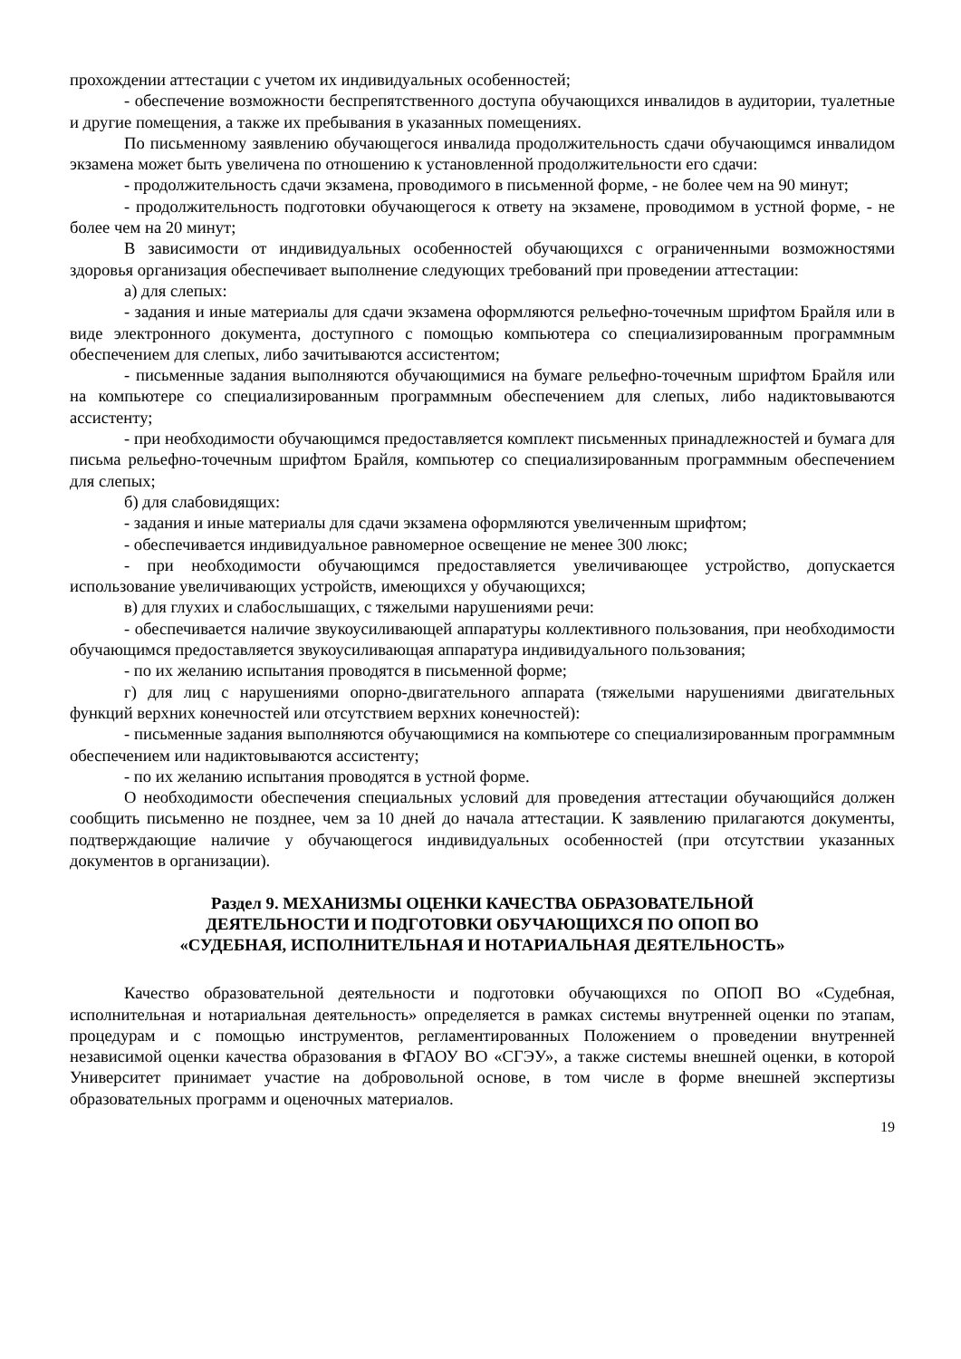прохождении аттестации с учетом их индивидуальных особенностей;
- обеспечение возможности беспрепятственного доступа обучающихся инвалидов в аудитории, туалетные и другие помещения, а также их пребывания в указанных помещениях.
По письменному заявлению обучающегося инвалида продолжительность сдачи обучающимся инвалидом экзамена может быть увеличена по отношению к установленной продолжительности его сдачи:
- продолжительность сдачи экзамена, проводимого в письменной форме, - не более чем на 90 минут;
- продолжительность подготовки обучающегося к ответу на экзамене, проводимом в устной форме, - не более чем на 20 минут;
В зависимости от индивидуальных особенностей обучающихся с ограниченными возможностями здоровья организация обеспечивает выполнение следующих требований при проведении аттестации:
а) для слепых:
- задания и иные материалы для сдачи экзамена оформляются рельефно-точечным шрифтом Брайля или в виде электронного документа, доступного с помощью компьютера со специализированным программным обеспечением для слепых, либо зачитываются ассистентом;
- письменные задания выполняются обучающимися на бумаге рельефно-точечным шрифтом Брайля или на компьютере со специализированным программным обеспечением для слепых, либо надиктовываются ассистенту;
- при необходимости обучающимся предоставляется комплект письменных принадлежностей и бумага для письма рельефно-точечным шрифтом Брайля, компьютер со специализированным программным обеспечением для слепых;
б) для слабовидящих:
- задания и иные материалы для сдачи экзамена оформляются увеличенным шрифтом;
- обеспечивается индивидуальное равномерное освещение не менее 300 люкс;
- при необходимости обучающимся предоставляется увеличивающее устройство, допускается использование увеличивающих устройств, имеющихся у обучающихся;
в) для глухих и слабослышащих, с тяжелыми нарушениями речи:
- обеспечивается наличие звукоусиливающей аппаратуры коллективного пользования, при необходимости обучающимся предоставляется звукоусиливающая аппаратура индивидуального пользования;
- по их желанию испытания проводятся в письменной форме;
г) для лиц с нарушениями опорно-двигательного аппарата (тяжелыми нарушениями двигательных функций верхних конечностей или отсутствием верхних конечностей):
- письменные задания выполняются обучающимися на компьютере со специализированным программным обеспечением или надиктовываются ассистенту;
- по их желанию испытания проводятся в устной форме.
О необходимости обеспечения специальных условий для проведения аттестации обучающийся должен сообщить письменно не позднее, чем за 10 дней до начала аттестации. К заявлению прилагаются документы, подтверждающие наличие у обучающегося индивидуальных особенностей (при отсутствии указанных документов в организации).
Раздел 9. МЕХАНИЗМЫ ОЦЕНКИ КАЧЕСТВА ОБРАЗОВАТЕЛЬНОЙ
ДЕЯТЕЛЬНОСТИ И ПОДГОТОВКИ ОБУЧАЮЩИХСЯ ПО ОПОП ВО
«СУДЕБНАЯ, ИСПОЛНИТЕЛЬНАЯ И НОТАРИАЛЬНАЯ ДЕЯТЕЛЬНОСТЬ»
Качество образовательной деятельности и подготовки обучающихся по ОПОП ВО «Судебная, исполнительная и нотариальная деятельность» определяется в рамках системы внутренней оценки по этапам, процедурам и с помощью инструментов, регламентированных Положением о проведении внутренней независимой оценки качества образования в ФГАОУ ВО «СГЭУ», а также системы внешней оценки, в которой Университет принимает участие на добровольной основе, в том числе в форме внешней экспертизы образовательных программ и оценочных материалов.
19